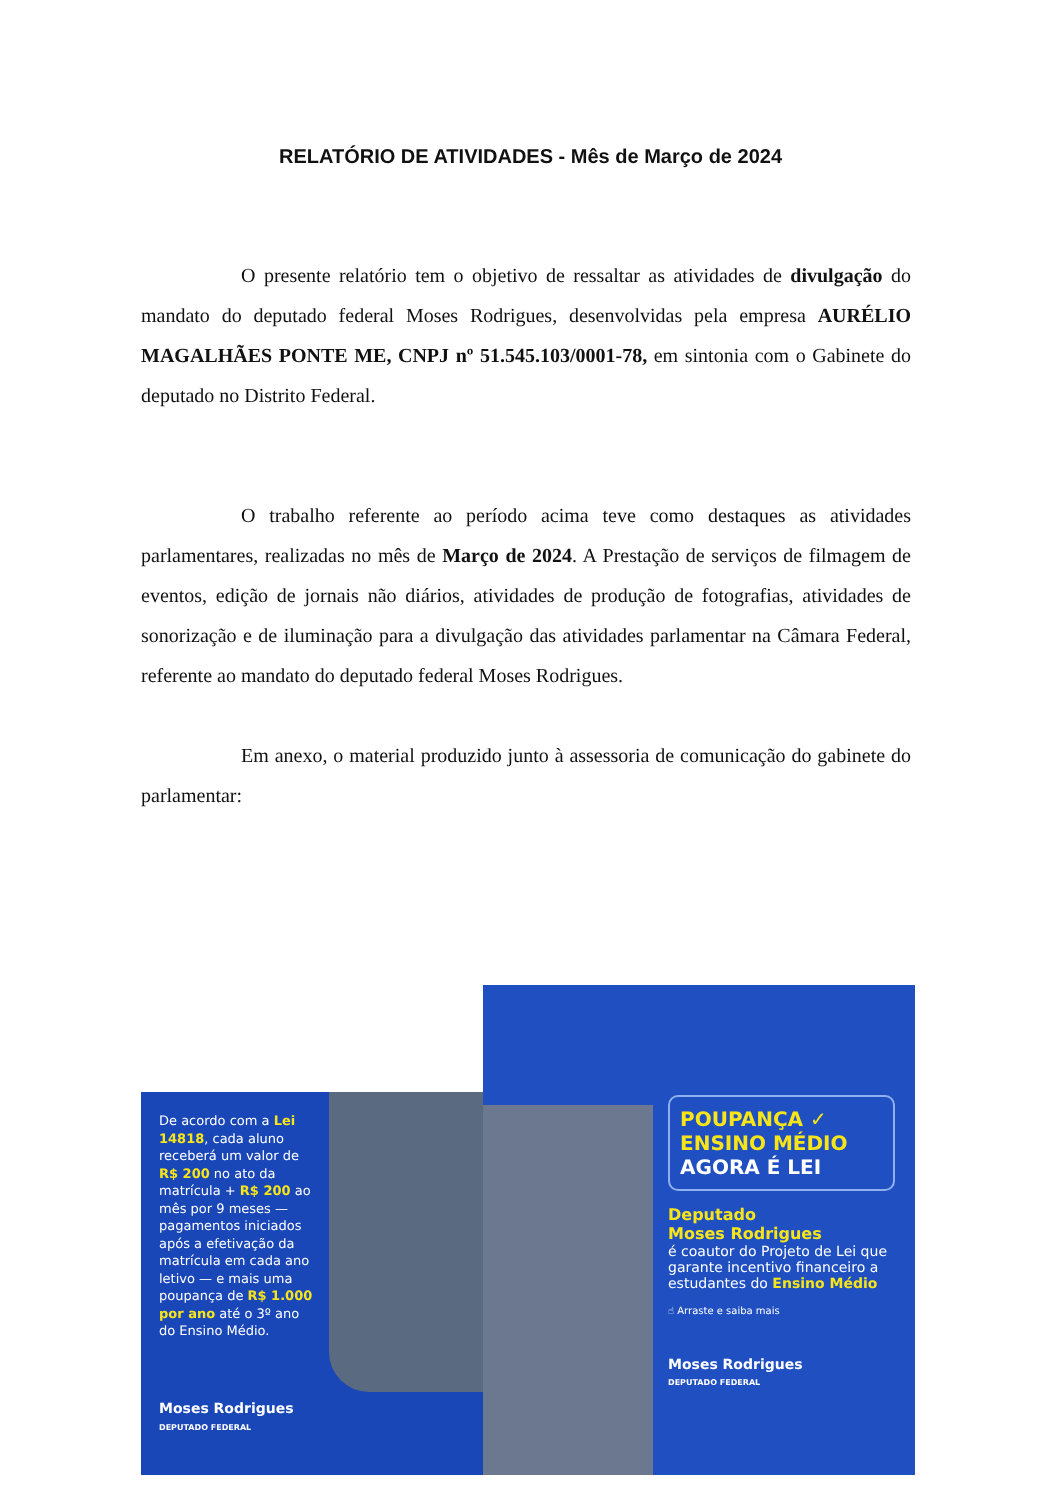RELATÓRIO DE ATIVIDADES - Mês de Março de 2024
O presente relatório tem o objetivo de ressaltar as atividades de divulgação do mandato do deputado federal Moses Rodrigues, desenvolvidas pela empresa AURÉLIO MAGALHÃES PONTE ME, CNPJ nº 51.545.103/0001-78, em sintonia com o Gabinete do deputado no Distrito Federal.
O trabalho referente ao período acima teve como destaques as atividades parlamentares, realizadas no mês de Março de 2024. A Prestação de serviços de filmagem de eventos, edição de jornais não diários, atividades de produção de fotografias, atividades de sonorização e de iluminação para a divulgação das atividades parlamentar na Câmara Federal, referente ao mandato do deputado federal Moses Rodrigues.
Em anexo, o material produzido junto à assessoria de comunicação do gabinete do parlamentar:
De acordo com a Lei 14818, cada aluno receberá um valor de R$ 200 no ato da matrícula + R$ 200 ao mês por 9 meses — pagamentos iniciados após a efetivação da matrícula em cada ano letivo — e mais uma poupança de R$ 1.000 por ano até o 3º ano do Ensino Médio.
Moses Rodrigues
DEPUTADO FEDERAL
POUPANÇA ✓
ENSINO MÉDIO
AGORA É LEI
Deputado
Moses Rodrigues
é coautor do Projeto de Lei que garante incentivo financeiro a estudantes do Ensino Médio
☝ Arraste e saiba mais
Moses Rodrigues
DEPUTADO FEDERAL